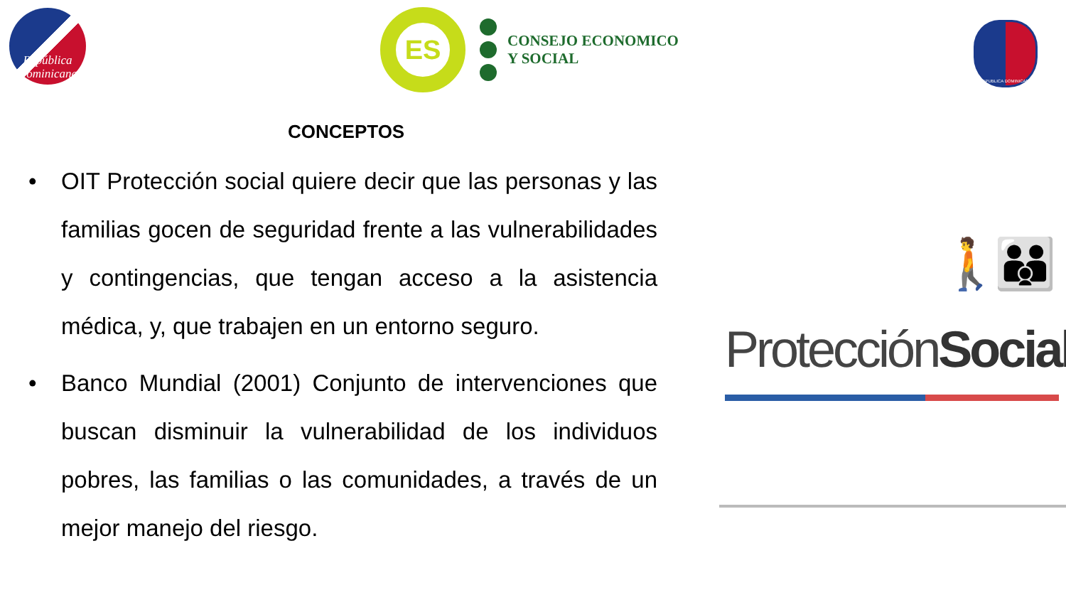República
Dominicana
ES
CONSEJO ECONOMICO
Y SOCIAL
REPUBLICA DOMINICANA
CONCEPTOS
• OIT Protección social quiere decir que las personas y las familias gocen de seguridad frente a las vulnerabilidades y contingencias, que tengan acceso a la asistencia médica, y, que trabajen en un entorno seguro.
• Banco Mundial (2001) Conjunto de intervenciones que buscan disminuir la vulnerabilidad de los individuos pobres, las familias o las comunidades, a través de un mejor manejo del riesgo.
🚶👪
ProtecciónSocial